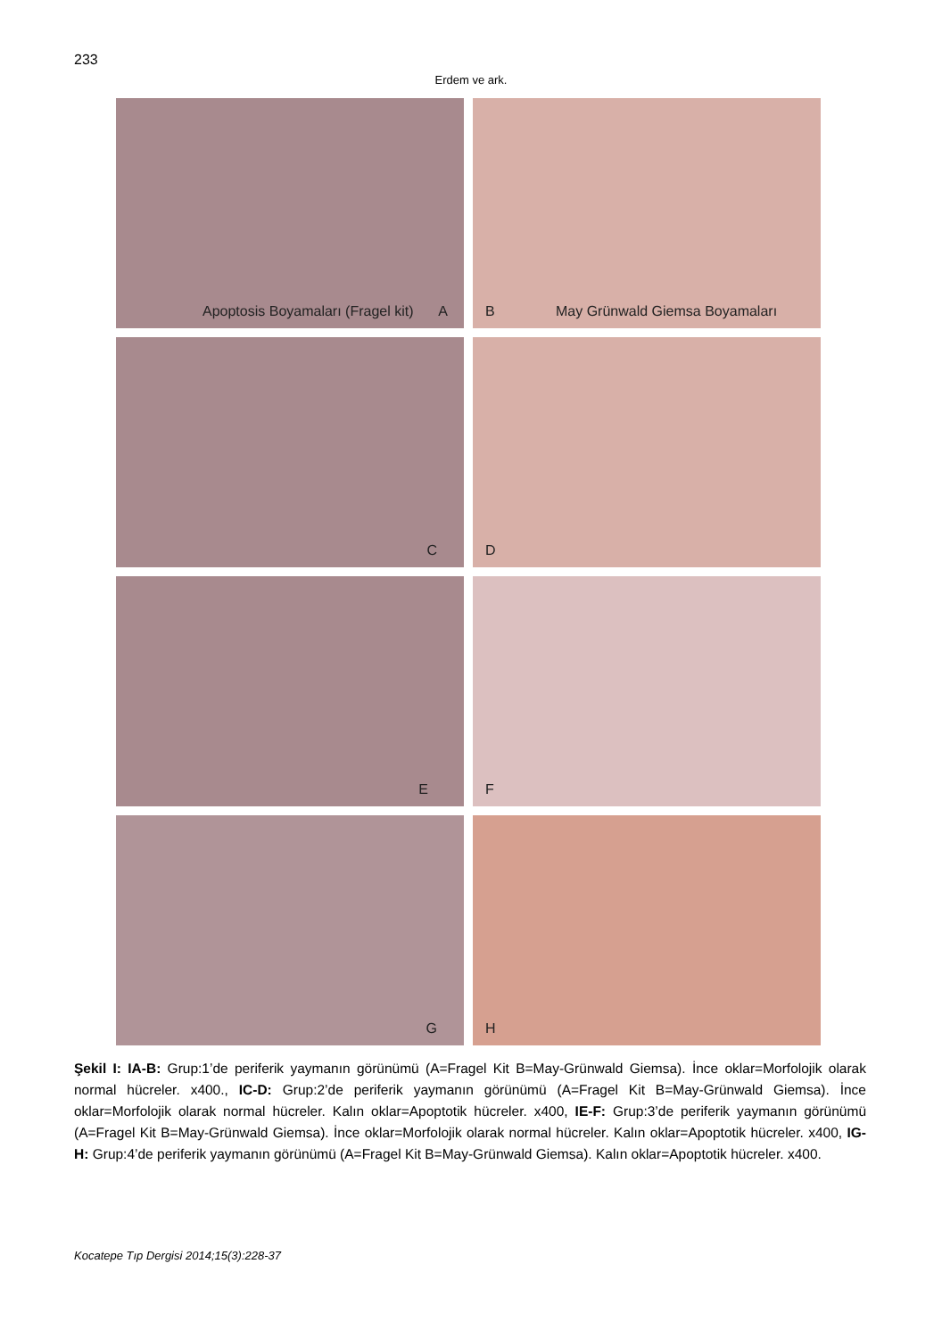233
Erdem ve ark.
Apoptosis Boyamaları (Fragel kit) A
B May Grünwald Giemsa Boyamaları
C
D
E
F
G
H
Şekil I: IA-B: Grup:1’de periferik yaymanın görünümü (A=Fragel Kit B=May-Grünwald Giemsa). İnce oklar=Morfolojik olarak normal hücreler. x400., IC-D: Grup:2’de periferik yaymanın görünümü (A=Fragel Kit B=May-Grünwald Giemsa). İnce oklar=Morfolojik olarak normal hücreler. Kalın oklar=Apoptotik hücreler. x400, IE-F: Grup:3’de periferik yaymanın görünümü (A=Fragel Kit B=May-Grünwald Giemsa). İnce oklar=Morfolojik olarak normal hücreler. Kalın oklar=Apoptotik hücreler. x400, IG-H: Grup:4’de periferik yaymanın görünümü (A=Fragel Kit B=May-Grünwald Giemsa). Kalın oklar=Apoptotik hücreler. x400.
Kocatepe Tıp Dergisi 2014;15(3):228-37